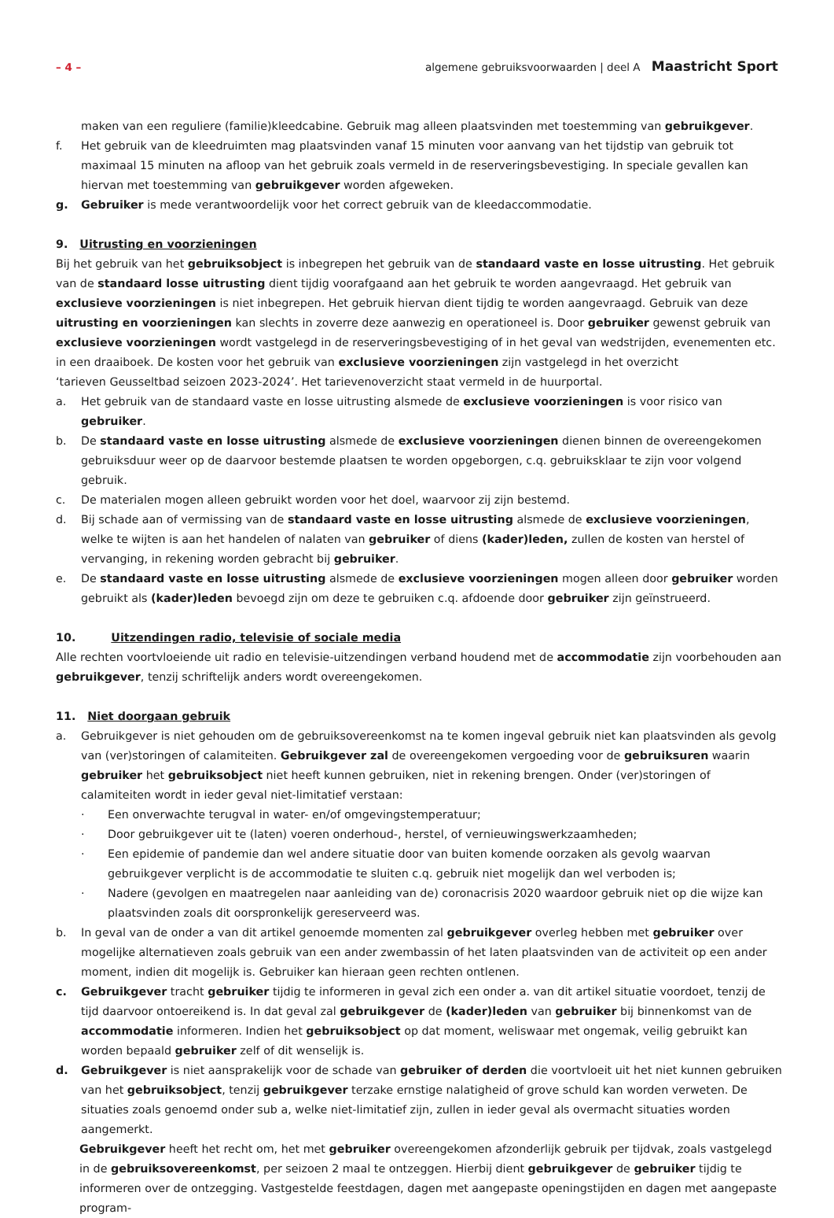– 4 – algemene gebruiksvoorwaarden | deel A Maastricht Sport
maken van een reguliere (familie)kleedcabine. Gebruik mag alleen plaatsvinden met toestemming van gebruikgever.
f. Het gebruik van de kleedruimten mag plaatsvinden vanaf 15 minuten voor aanvang van het tijdstip van gebruik tot maximaal 15 minuten na afloop van het gebruik zoals vermeld in de reserveringsbevestiging. In speciale gevallen kan hiervan met toestemming van gebruikgever worden afgeweken.
g. Gebruiker is mede verantwoordelijk voor het correct gebruik van de kleedaccommodatie.
9. Uitrusting en voorzieningen
Bij het gebruik van het gebruiksobject is inbegrepen het gebruik van de standaard vaste en losse uitrusting. Het gebruik van de standaard losse uitrusting dient tijdig voorafgaand aan het gebruik te worden aangevraagd. Het gebruik van exclusieve voorzieningen is niet inbegrepen. Het gebruik hiervan dient tijdig te worden aangevraagd. Gebruik van deze uitrusting en voorzieningen kan slechts in zoverre deze aanwezig en operationeel is. Door gebruiker gewenst gebruik van exclusieve voorzieningen wordt vastgelegd in de reserveringsbevestiging of in het geval van wedstrijden, evenementen etc. in een draaiboek. De kosten voor het gebruik van exclusieve voorzieningen zijn vastgelegd in het overzicht
‘tarieven Geusseltbad seizoen 2023-2024’. Het tarievenoverzicht staat vermeld in de huurportal.
a. Het gebruik van de standaard vaste en losse uitrusting alsmede de exclusieve voorzieningen is voor risico van gebruiker.
b. De standaard vaste en losse uitrusting alsmede de exclusieve voorzieningen dienen binnen de overeengekomen gebruiksduur weer op de daarvoor bestemde plaatsen te worden opgeborgen, c.q. gebruiksklaar te zijn voor volgend gebruik.
c. De materialen mogen alleen gebruikt worden voor het doel, waarvoor zij zijn bestemd.
d. Bij schade aan of vermissing van de standaard vaste en losse uitrusting alsmede de exclusieve voorzieningen, welke te wijten is aan het handelen of nalaten van gebruiker of diens (kader)leden, zullen de kosten van herstel of vervanging, in rekening worden gebracht bij gebruiker.
e. De standaard vaste en losse uitrusting alsmede de exclusieve voorzieningen mogen alleen door gebruiker worden gebruikt als (kader)leden bevoegd zijn om deze te gebruiken c.q. afdoende door gebruiker zijn geïnstrueerd.
10. Uitzendingen radio, televisie of sociale media
Alle rechten voortvloeiende uit radio en televisie-uitzendingen verband houdend met de accommodatie zijn voorbehouden aan gebruikgever, tenzij schriftelijk anders wordt overeengekomen.
11. Niet doorgaan gebruik
a. Gebruikgever is niet gehouden om de gebruiksovereenkomst na te komen ingeval gebruik niet kan plaatsvinden als gevolg van (ver)storingen of calamiteiten. Gebruikgever zal de overeengekomen vergoeding voor de gebruiksuren waarin gebruiker het gebruiksobject niet heeft kunnen gebruiken, niet in rekening brengen. Onder (ver)storingen of calamiteiten wordt in ieder geval niet-limitatief verstaan:
· Een onverwachte terugval in water- en/of omgevingstemperatuur;
· Door gebruikgever uit te (laten) voeren onderhoud-, herstel, of vernieuwingswerkzaamheden;
· Een epidemie of pandemie dan wel andere situatie door van buiten komende oorzaken als gevolg waarvan gebruikgever verplicht is de accommodatie te sluiten c.q. gebruik niet mogelijk dan wel verboden is;
· Nadere (gevolgen en maatregelen naar aanleiding van de) coronacrisis 2020 waardoor gebruik niet op die wijze kan plaatsvinden zoals dit oorspronkelijk gereserveerd was.
b. In geval van de onder a van dit artikel genoemde momenten zal gebruikgever overleg hebben met gebruiker over mogelijke alternatieven zoals gebruik van een ander zwembassin of het laten plaatsvinden van de activiteit op een ander moment, indien dit mogelijk is. Gebruiker kan hieraan geen rechten ontlenen.
c. Gebruikgever tracht gebruiker tijdig te informeren in geval zich een onder a. van dit artikel situatie voordoet, tenzij de tijd daarvoor ontoereikend is. In dat geval zal gebruikgever de (kader)leden van gebruiker bij binnenkomst van de accommodatie informeren. Indien het gebruiksobject op dat moment, weliswaar met ongemak, veilig gebruikt kan worden bepaald gebruiker zelf of dit wenselijk is.
d. Gebruikgever is niet aansprakelijk voor de schade van gebruiker of derden die voortvloeit uit het niet kunnen gebruiken van het gebruiksobject, tenzij gebruikgever terzake ernstige nalatigheid of grove schuld kan worden verweten. De situaties zoals genoemd onder sub a, welke niet-limitatief zijn, zullen in ieder geval als overmacht situaties worden aangemerkt.
Gebruikgever heeft het recht om, het met gebruiker overeengekomen afzonderlijk gebruik per tijdvak, zoals vastgelegd in de gebruiksovereenkomst, per seizoen 2 maal te ontzeggen. Hierbij dient gebruikgever de gebruiker tijdig te informeren over de ontzegging. Vastgestelde feestdagen, dagen met aangepaste openingstijden en dagen met aangepaste program-